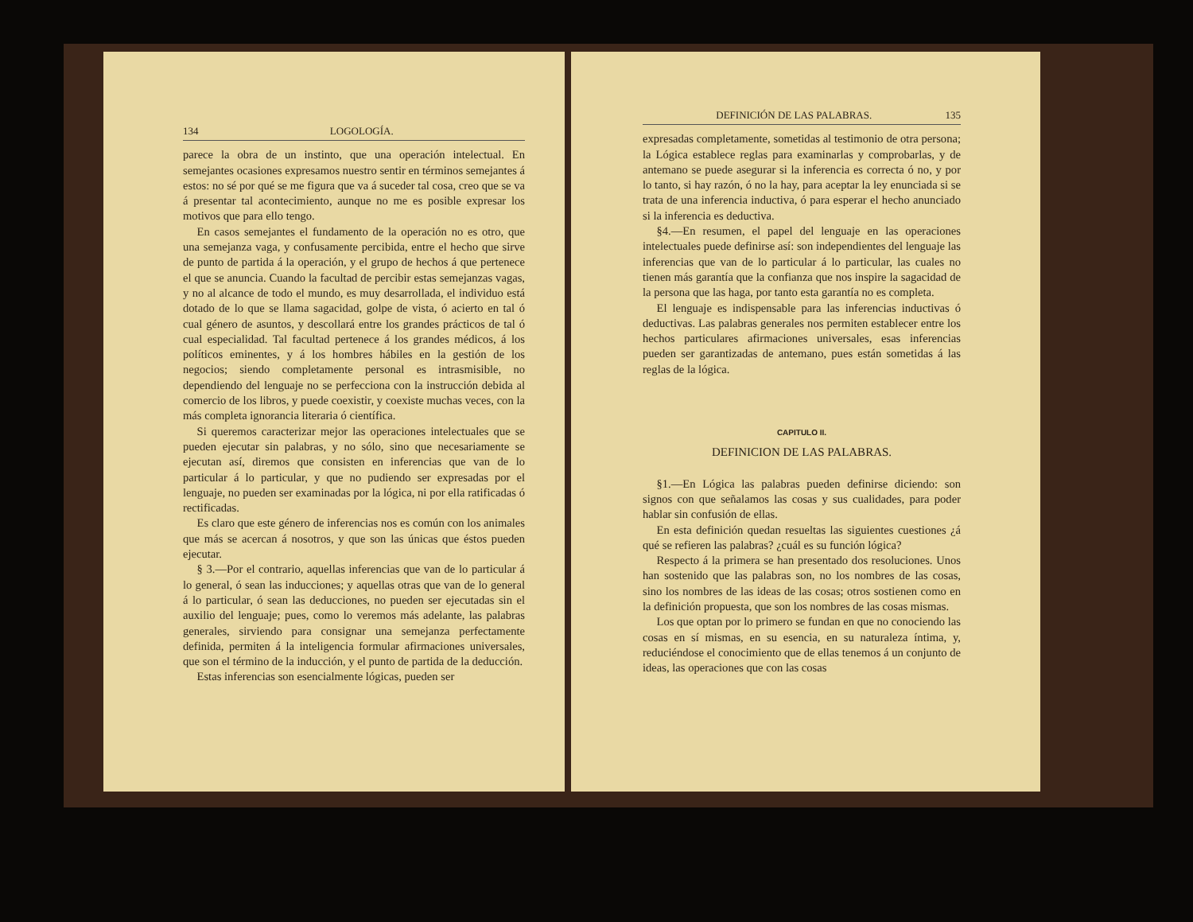134 LOGOLOGÍA.
parece la obra de un instinto, que una operación intelectual. En semejantes ocasiones expresamos nuestro sentir en términos semejantes á estos: no sé por qué se me figura que va á suceder tal cosa, creo que se va á presentar tal acontecimiento, aunque no me es posible expresar los motivos que para ello tengo.
En casos semejantes el fundamento de la operación no es otro, que una semejanza vaga, y confusamente percibida, entre el hecho que sirve de punto de partida á la operación, y el grupo de hechos á que pertenece el que se anuncia. Cuando la facultad de percibir estas semejanzas vagas, y no al alcance de todo el mundo, es muy desarrollada, el individuo está dotado de lo que se llama sagacidad, golpe de vista, ó acierto en tal ó cual género de asuntos, y descollará entre los grandes prácticos de tal ó cual especialidad. Tal facultad pertenece á los grandes médicos, á los políticos eminentes, y á los hombres hábiles en la gestión de los negocios; siendo completamente personal es intrasmisible, no dependiendo del lenguaje no se perfecciona con la instrucción debida al comercio de los libros, y puede coexistir, y coexiste muchas veces, con la más completa ignorancia literaria ó científica.
Si queremos caracterizar mejor las operaciones intelectuales que se pueden ejecutar sin palabras, y no sólo, sino que necesariamente se ejecutan así, diremos que consisten en inferencias que van de lo particular á lo particular, y que no pudiendo ser expresadas por el lenguaje, no pueden ser examinadas por la lógica, ni por ella ratificadas ó rectificadas.
Es claro que este género de inferencias nos es común con los animales que más se acercan á nosotros, y que son las únicas que éstos pueden ejecutar.
§ 3.—Por el contrario, aquellas inferencias que van de lo particular á lo general, ó sean las inducciones; y aquellas otras que van de lo general á lo particular, ó sean las deducciones, no pueden ser ejecutadas sin el auxilio del lenguaje; pues, como lo veremos más adelante, las palabras generales, sirviendo para consignar una semejanza perfectamente definida, permiten á la inteligencia formular afirmaciones universales, que son el término de la inducción, y el punto de partida de la deducción.
Estas inferencias son esencialmente lógicas, pueden ser
DEFINICIÓN DE LAS PALABRAS. 135
expresadas completamente, sometidas al testimonio de otra persona; la Lógica establece reglas para examinarlas y comprobarlas, y de antemano se puede asegurar si la inferencia es correcta ó no, y por lo tanto, si hay razón, ó no la hay, para aceptar la ley enunciada si se trata de una inferencia inductiva, ó para esperar el hecho anunciado si la inferencia es deductiva.
§4.—En resumen, el papel del lenguaje en las operaciones intelectuales puede definirse así: son independientes del lenguaje las inferencias que van de lo particular á lo particular, las cuales no tienen más garantía que la confianza que nos inspire la sagacidad de la persona que las haga, por tanto esta garantía no es completa.
El lenguaje es indispensable para las inferencias inductivas ó deductivas. Las palabras generales nos permiten establecer entre los hechos particulares afirmaciones universales, esas inferencias pueden ser garantizadas de antemano, pues están sometidas á las reglas de la lógica.
CAPITULO II.
DEFINICION DE LAS PALABRAS.
§1.—En Lógica las palabras pueden definirse diciendo: son signos con que señalamos las cosas y sus cualidades, para poder hablar sin confusión de ellas.
En esta definición quedan resueltas las siguientes cuestiones ¿á qué se refieren las palabras? ¿cuál es su función lógica?
Respecto á la primera se han presentado dos resoluciones. Unos han sostenido que las palabras son, no los nombres de las cosas, sino los nombres de las ideas de las cosas; otros sostienen como en la definición propuesta, que son los nombres de las cosas mismas.
Los que optan por lo primero se fundan en que no conociendo las cosas en sí mismas, en su esencia, en su naturaleza íntima, y, reduciéndose el conocimiento que de ellas tenemos á un conjunto de ideas, las operaciones que con las cosas